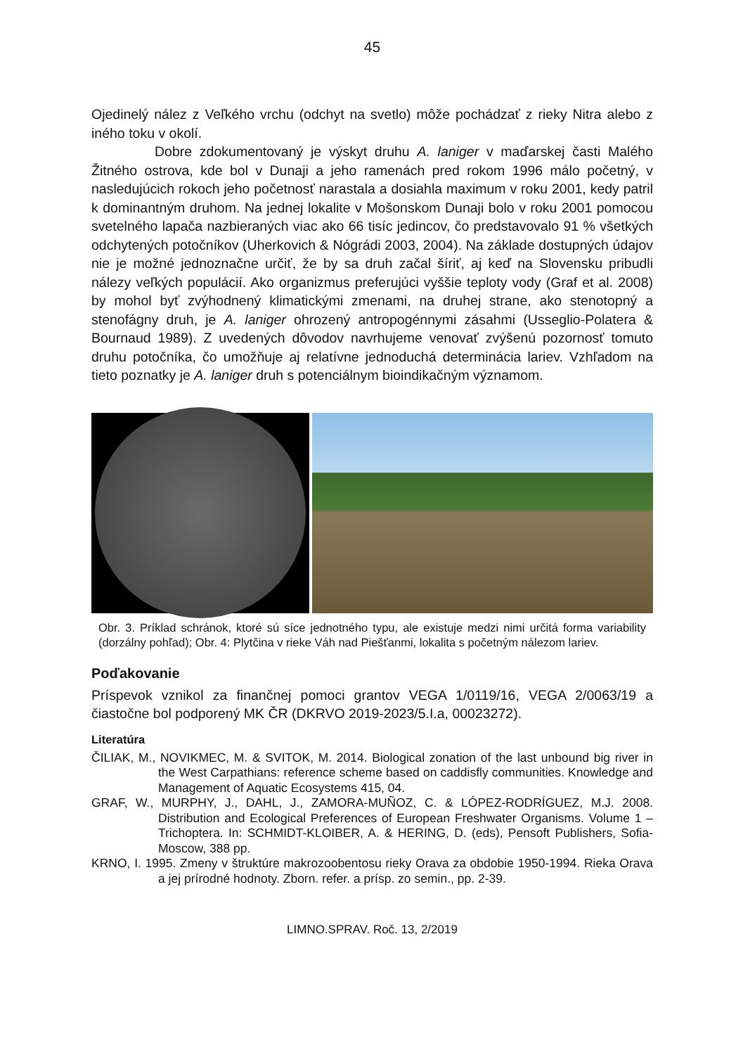45
Ojedinelý nález z Veľkého vrchu (odchyt na svetlo) môže pochádzať z rieky Nitra alebo z iného toku v okolí.
Dobre zdokumentovaný je výskyt druhu A. laniger v maďarskej časti Malého Žitného ostrova, kde bol v Dunaji a jeho ramenách pred rokom 1996 málo početný, v nasledujúcich rokoch jeho početnosť narastala a dosiahla maximum v roku 2001, kedy patril k dominantným druhom. Na jednej lokalite v Mošonskom Dunaji bolo v roku 2001 pomocou svetelného lapača nazbieraných viac ako 66 tisíc jedincov, čo predstavovalo 91 % všetkých odchytených potočníkov (Uherkovich & Nógrádi 2003, 2004). Na základe dostupných údajov nie je možné jednoznačne určiť, že by sa druh začal šíriť, aj keď na Slovensku pribudli nálezy veľkých populácií. Ako organizmus preferujúci vyššie teploty vody (Graf et al. 2008) by mohol byť zvýhodnený klimatickými zmenami, na druhej strane, ako stenotopný a stenofágny druh, je A. laniger ohrozený antropogénnymi zásahmi (Usseglio-Polatera & Bournaud 1989). Z uvedených dôvodov navrhujeme venovať zvýšenú pozornosť tomuto druhu potočníka, čo umožňuje aj relatívne jednoduchá determinácia lariev. Vzhľadom na tieto poznatky je A. laniger druh s potenciálnym bioindikačným významom.
Obr. 3. Príklad schránok, ktoré sú síce jednotného typu, ale existuje medzi nimi určitá forma variability (dorzálny pohľad); Obr. 4: Plytčina v rieke Váh nad Piešťanmi, lokalita s početným nálezom lariev.
Poďakovanie
Príspevok vznikol za finančnej pomoci grantov VEGA 1/0119/16, VEGA 2/0063/19 a čiastočne bol podporený MK ČR (DKRVO 2019-2023/5.I.a, 00023272).
Literatúra
ČILIAK, M., NOVIKMEC, M. & SVITOK, M. 2014. Biological zonation of the last unbound big river in the West Carpathians: reference scheme based on caddisfly communities. Knowledge and Management of Aquatic Ecosystems 415, 04.
GRAF, W., MURPHY, J., DAHL, J., ZAMORA-MUÑOZ, C. & LÓPEZ-RODRÍGUEZ, M.J. 2008. Distribution and Ecological Preferences of European Freshwater Organisms. Volume 1 – Trichoptera. In: SCHMIDT-KLOIBER, A. & HERING, D. (eds), Pensoft Publishers, Sofia-Moscow, 388 pp.
KRNO, I. 1995. Zmeny v štruktúre makrozoobentosu rieky Orava za obdobie 1950-1994. Rieka Orava a jej prírodné hodnoty. Zborn. refer. a prísp. zo semin., pp. 2-39.
LIMNO.SPRAV. Roč. 13, 2/2019